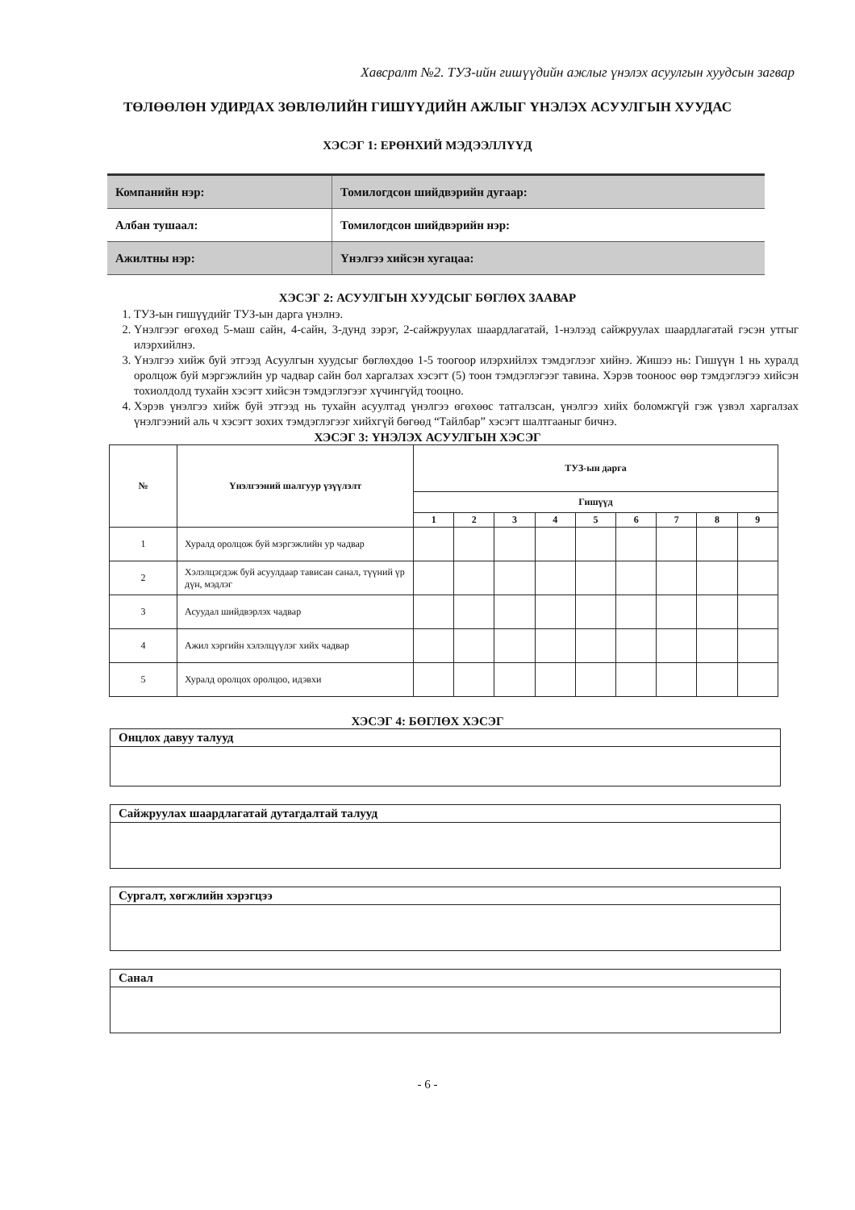Хавсралт №2. ТУЗ-ийн гишүүдийн ажлыг үнэлэх асуулгын хуудсын загвар
ТӨЛӨӨЛӨН УДИРДАХ ЗӨВЛӨЛИЙН ГИШҮҮДИЙН АЖЛЫГ ҮНЭЛЭХ АСУУЛГЫН ХУУДАС
ХЭСЭГ 1: ЕРӨНХИЙ МЭДЭЭЛЛҮҮД
| Компанийн нэр: | Томилогдсон шийдвэрийн дугаар: |
| Албан тушаал: | Томилогдсон шийдвэрийн нэр: |
| Ажилтны нэр: | Үнэлгээ хийсэн хугацаа: |
ХЭСЭГ 2: АСУУЛГЫН ХУУДСЫГ БӨГЛӨХ ЗААВАР
1. ТУЗ-ын гишүүдийг ТУЗ-ын дарга үнэлнэ.
2. Үнэлгээг өгөхөд 5-маш сайн, 4-сайн, 3-дунд зэрэг, 2-сайжруулах шаардлагатай, 1-нэлээд сайжруулах шаардлагатай гэсэн утгыг илэрхийлнэ.
3. Үнэлгээ хийж буй этгээд Асуулгын хуудсыг бөглөхдөө 1-5 тоогоор илэрхийлэх тэмдэглээг хийнэ. Жишээ нь: Гишүүн 1 нь хуралд оролцож буй мэргэжлийн ур чадвар сайн бол харгалзах хэсэгт (5) тоон тэмдэглэгээг тавина. Хэрэв тооноос өөр тэмдэглэгээ хийсэн тохиолдолд тухайн хэсэгт хийсэн тэмдэглэгээг хүчингүйд тооцно.
4. Хэрэв үнэлгээ хийж буй этгээд нь тухайн асуултад үнэлгээ өгөхөөс татгалзсан, үнэлгээ хийх боломжгүй гэж үзвэл харгалзах үнэлгээний аль ч хэсэгт зохих тэмдэглэгээг хийхгүй бөгөөд “Тайлбар” хэсэгт шалтгааныг бичнэ.
ХЭСЭГ 3: ҮНЭЛЭХ АСУУЛГЫН ХЭСЭГ
| № | Үнэлгээний шалгуур үзүүлэлт | ТУЗ-ын дарга | | | | | | | | |
| --- | --- | --- | --- | --- | --- | --- | --- | --- | --- | --- |
| | | Гишүүд | | | | | | | | |
| | | 1 | 2 | 3 | 4 | 5 | 6 | 7 | 8 | 9 |
| 1 | Хуралд оролцож буй мэргэжлийн ур чадвар | | | | | | | | | |
| 2 | Хэлэлцэгдэж буй асуулдаар тависан санал, түүний үр дүн, мэдлэг | | | | | | | | | |
| 3 | Асуудал шийдвэрлэх чадвар | | | | | | | | | |
| 4 | Ажил хэргийн хэлэлцүүлэг хийх чадвар | | | | | | | | | |
| 5 | Хуралд оролцох оролцоо, идэвхи | | | | | | | | | |
ХЭСЭГ 4: БӨГЛӨХ ХЭСЭГ
Онцлох давуу талууд
Сайжруулах шаардлагатай дутагдалтай талууд
Сургалт, хөгжлийн хэрэгцээ
Санал
- 6 -